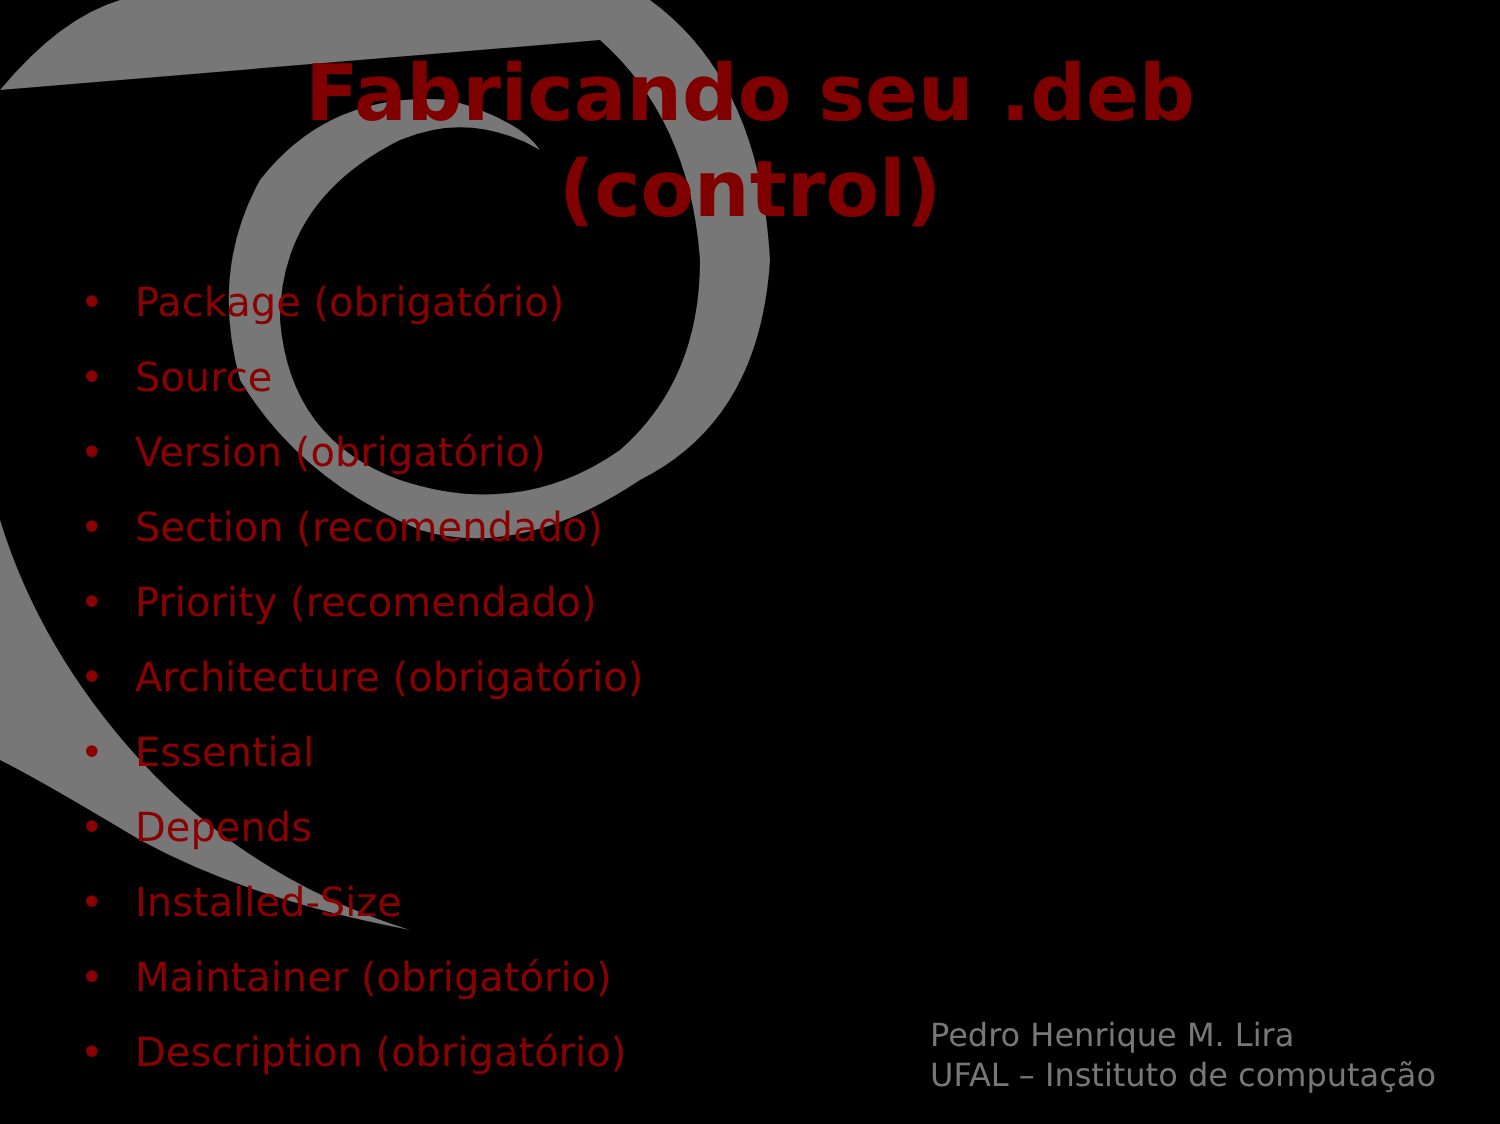Fabricando seu .deb (control)
• Package (obrigatório)
• Source
• Version (obrigatório)
• Section (recomendado)
• Priority (recomendado)
• Architecture (obrigatório)
• Essential
• Depends
• Installed-Size
• Maintainer (obrigatório)
• Description (obrigatório)
Pedro Henrique M. Lira
UFAL – Instituto de computação